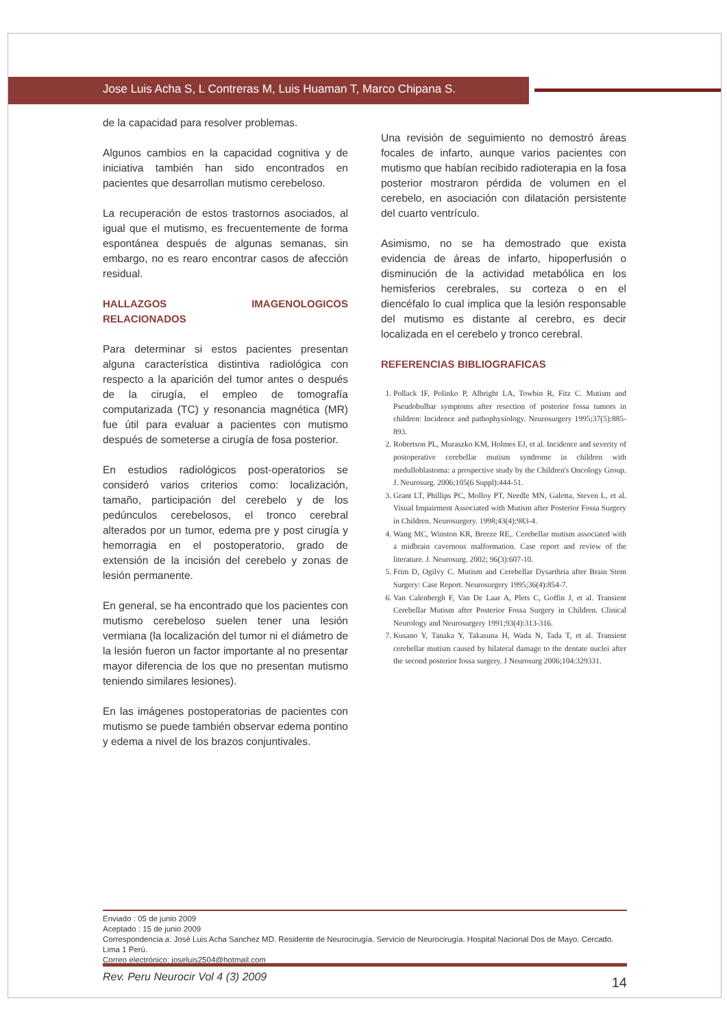Jose Luis Acha S, L Contreras M, Luis Huaman T, Marco Chipana S.
de la capacidad para resolver problemas.
Algunos cambios en la capacidad cognitiva y de iniciativa también han sido encontrados en pacientes que desarrollan mutismo cerebeloso.
La recuperación de estos trastornos asociados, al igual que el mutismo, es frecuentemente de forma espontánea después de algunas semanas, sin embargo, no es rearo encontrar casos de afección residual.
HALLAZGOS IMAGENOLOGICOS RELACIONADOS
Para determinar si estos pacientes presentan alguna característica distintiva radiológica con respecto a la aparición del tumor antes o después de la cirugía, el empleo de tomografía computarizada (TC) y resonancia magnética (MR) fue útil para evaluar a pacientes con mutismo después de someterse a cirugía de fosa posterior.
En estudios radiológicos post-operatorios se consideró varios criterios como: localización, tamaño, participación del cerebelo y de los pedúnculos cerebelosos, el tronco cerebral alterados por un tumor, edema pre y post cirugía y hemorragia en el postoperatorio, grado de extensión de la incisión del cerebelo y zonas de lesión permanente.
En general, se ha encontrado que los pacientes con mutismo cerebeloso suelen tener una lesión vermiana (la localización del tumor ni el diámetro de la lesión fueron un factor importante al no presentar mayor diferencia de los que no presentan mutismo teniendo similares lesiones).
En las imágenes postoperatorias de pacientes con mutismo se puede también observar edema pontino y edema a nivel de los brazos conjuntivales.
Una revisión de seguimiento no demostró áreas focales de infarto, aunque varios pacientes con mutismo que habían recibido radioterapia en la fosa posterior mostraron pérdida de volumen en el cerebelo, en asociación con dilatación persistente del cuarto ventrículo.
Asimismo, no se ha demostrado que exista evidencia de áreas de infarto, hipoperfusión o disminución de la actividad metabólica en los hemisferios cerebrales, su corteza o en el diencéfalo lo cual implica que la lesión responsable del mutismo es distante al cerebro, es decir localizada en el cerebelo y tronco cerebral.
REFERENCIAS BIBLIOGRAFICAS
1. Pollack IF, Polinko P, Albright LA, Towbin R, Fitz C. Mutism and Pseudobulbar symptoms after resection of posterior fossa tumors in children: Incidence and pathophysiology. Neurosurgery 1995;37(5):885-893.
2. Robertson PL, Muraszko KM, Holmes EJ, et al. Incidence and severity of postoperative cerebellar mutism syndrome in children with medulloblastoma: a prospective study by the Children's Oncology Group. J. Neurosurg. 2006;105(6 Suppl):444-51.
3. Grant LT, Phillips PC, Molloy PT, Needle MN, Galetta, Steven L, et al. Visual Impairment Associated with Mutism after Posterior Fossa Surgery in Children. Neurosurgery. 1998;43(4):983-4.
4. Wang MC, Winston KR, Breeze RE,. Cerebellar mutism associated with a midbrain cavernous malformation. Case report and review of the literature. J. Neurosurg. 2002; 96(3):607-10.
5. Frim D, Ogilvy C. Mutism and Cerebellar Dysarthria after Brain Stem Surgery: Case Report. Neurosurgery 1995;36(4):854-7.
6. Van Calenbergh F, Van De Laar A, Plets C, Goffin J, et al. Transient Cerebellar Mutism after Posterior Fossa Surgery in Children. Clinical Neurology and Neurosurgery 1991;93(4):313-316.
7. Kusano Y, Tanaka Y, Takasuna H, Wada N, Tada T, et al. Transient cerebellar mutism caused by bilateral damage to the dentate nuclei after the second posterior fossa surgery. J Neurosurg 2006;104:329331.
Enviado : 05 de junio 2009
Aceptado : 15 de junio 2009
Correspondencia a: José Luis Acha Sanchez MD. Residente de Neurocirugía. Servicio de Neurocirugía. Hospital Nacional Dos de Mayo. Cercado. Lima 1 Perú.
Correo electrónico: joseluis2504@hotmail.com
Rev. Peru Neurocir Vol 4 (3) 2009 14